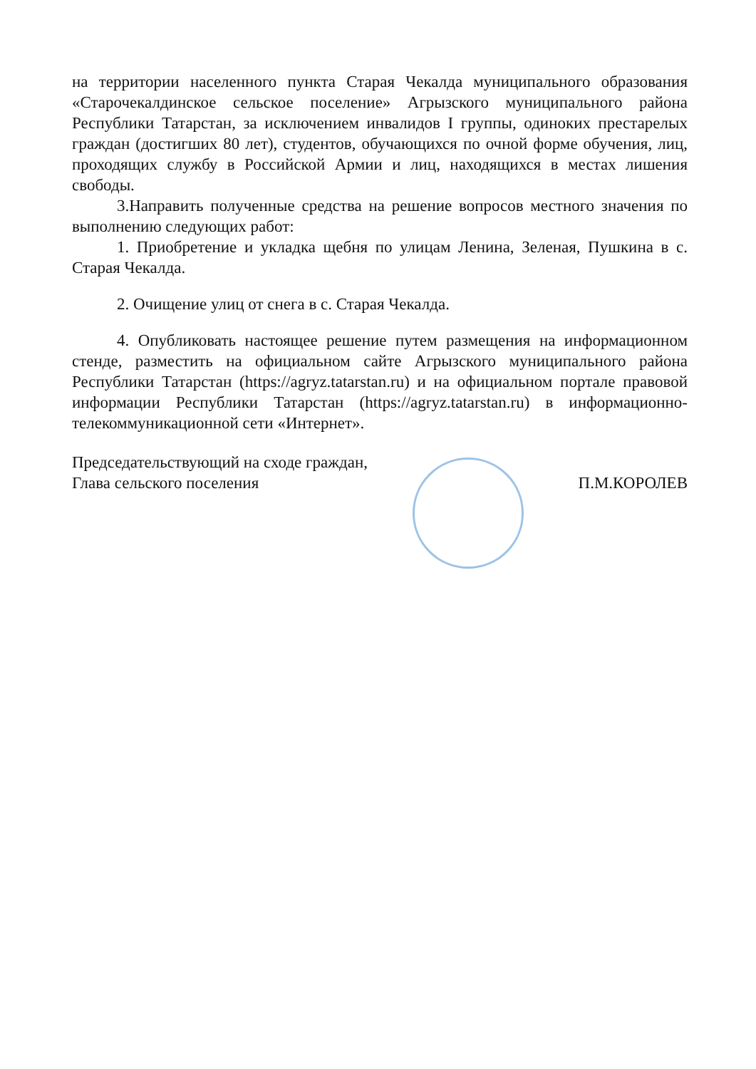на территории населенного пункта Старая Чекалда муниципального образования «Старочекалдинское сельское поселение» Агрызского муниципального района Республики Татарстан, за исключением инвалидов I группы, одиноких престарелых граждан (достигших 80 лет), студентов, обучающихся по очной форме обучения, лиц, проходящих службу в Российской Армии и лиц, находящихся в местах лишения свободы.
3.Направить полученные средства на решение вопросов местного значения по выполнению следующих работ:
1. Приобретение и укладка щебня по улицам Ленина, Зеленая, Пушкина в с. Старая Чекалда.
2. Очищение улиц от снега в с. Старая Чекалда.
4. Опубликовать настоящее решение путем размещения на информационном стенде, разместить на официальном сайте Агрызского муниципального района Республики Татарстан (https://agryz.tatarstan.ru) и на официальном портале правовой информации Республики Татарстан (https://agryz.tatarstan.ru) в информационно-телекоммуникационной сети «Интернет».
Председательствующий на сходе граждан,
Глава сельского поселения
П.М.КОРОЛЕВ